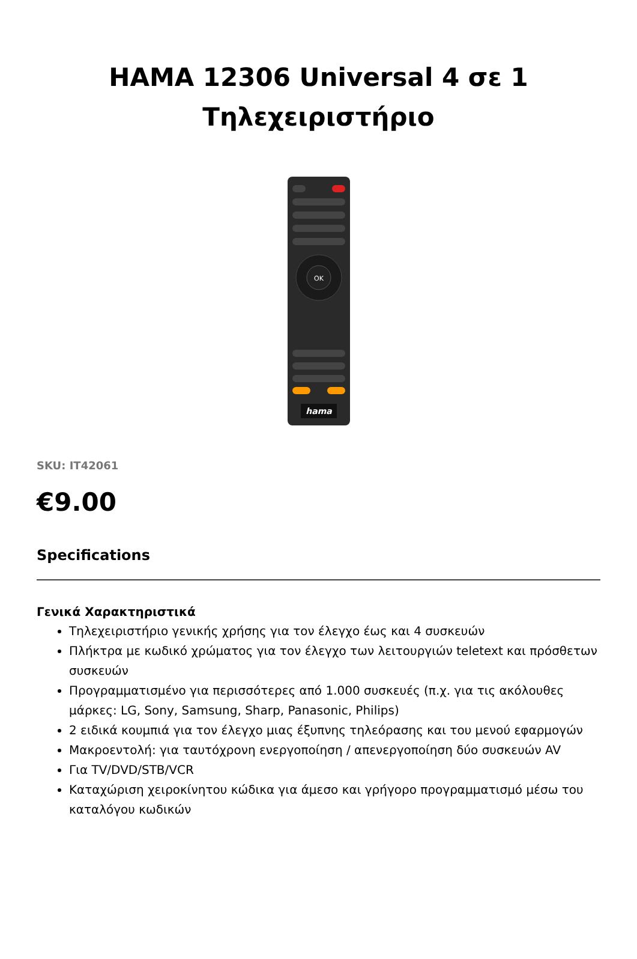HAMA 12306 Universal 4 σε 1
Τηλεχειριστήριο
OK
hama
SKU: IT42061
€9.00
Specifications
Γενικά Χαρακτηριστικά
Τηλεχειριστήριο γενικής χρήσης για τον έλεγχο έως και 4 συσκευών
Πλήκτρα με κωδικό χρώματος για τον έλεγχο των λειτουργιών teletext και πρόσθετων συσκευών
Προγραμματισμένο για περισσότερες από 1.000 συσκευές (π.χ. για τις ακόλουθες μάρκες: LG, Sony, Samsung, Sharp, Panasonic, Philips)
2 ειδικά κουμπιά για τον έλεγχο μιας έξυπνης τηλεόρασης και του μενού εφαρμογών
Μακροεντολή: για ταυτόχρονη ενεργοποίηση / απενεργοποίηση δύο συσκευών AV
Για TV/DVD/STB/VCR
Καταχώριση χειροκίνητου κώδικα για άμεσο και γρήγορο προγραμματισμό μέσω του καταλόγου κωδικών